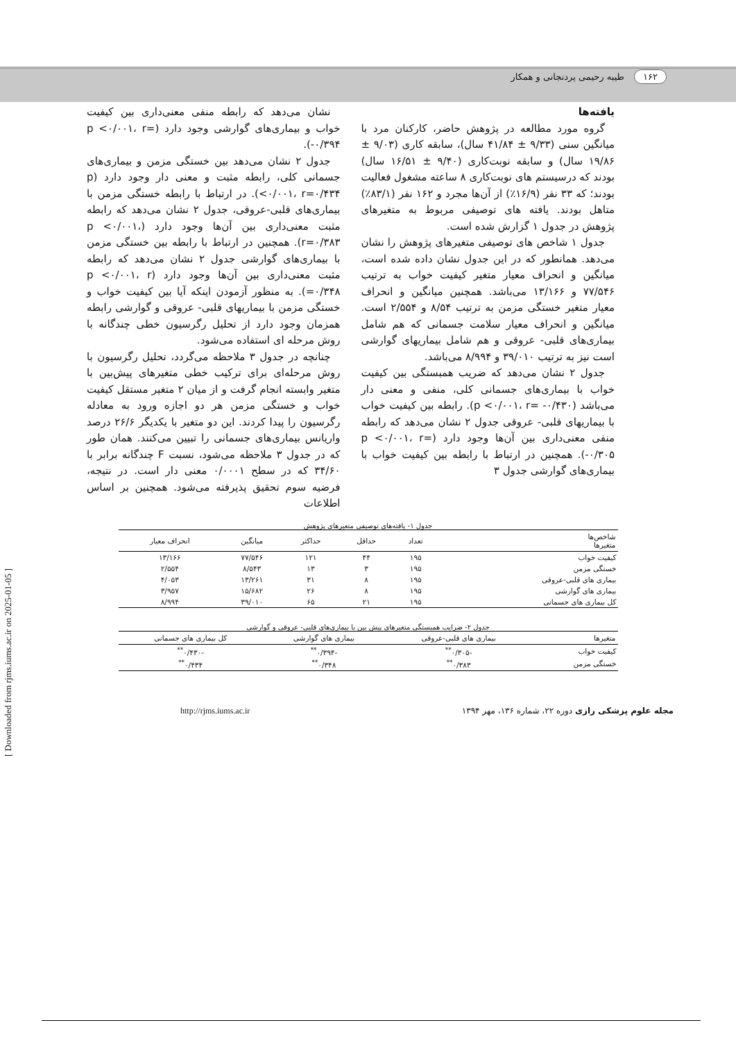۱۶۲ طیبه رحیمی پردنجانی و همکار
یافته‌ها
گروه مورد مطالعه در پژوهش حاضر، کارکنان مرد با میانگین سنی (۹/۳۳ ± ۴۱/۸۴ سال)، سابقه کاری (۹/۰۳ ± ۱۹/۸۶ سال) و سابقه نوبت‌کاری (۹/۴۰ ± ۱۶/۵۱ سال) بودند که درسیستم های نوبت‌کاری ۸ ساعته مشغول فعالیت بودند؛ که ۳۳ نفر (۱۶/۹٪) از آن‌ها مجرد و ۱۶۲ نفر (۸۳/۱٪) متاهل بودند. یافته های توصیفی مربوط به متغیرهای پژوهش در جدول ۱ گزارش شده است.
جدول ۱ شاخص های توصیفی متغیرهای پژوهش را نشان می‌دهد. همانطور که در این جدول نشان داده شده است، میانگین و انحراف معیار متغیر کیفیت خواب به ترتیب ۷۷/۵۴۶ و ۱۳/۱۶۶ می‌باشد. همچنین میانگین و انحراف معیار متغیر خستگی مزمن به ترتیب ۸/۵۴ و ۲/۵۵۴ است. میانگین و انحراف معیار سلامت جسمانی که هم شامل بیماری‌های قلبی- عروقی و هم شامل بیماریهای گوارشی است نیز به ترتیب ۳۹/۰۱۰ و ۸/۹۹۴ می‌باشد.
جدول ۲ نشان می‌دهد که ضریب همبستگی بین کیفیت خواب با بیماری‌های جسمانی کلی، منفی و معنی دار می‌باشد (p <۰/۰۰۱، r= -۰/۴۳۰). رابطه بین کیفیت خواب با بیماریهای قلبی- عروقی جدول ۲ نشان می‌دهد که رابطه منفی معنی‌داری بین آن‌ها وجود دارد (p <۰/۰۰۱، r= -۰/۳۰۵). همچنین در ارتباط با رابطه بین کیفیت خواب با بیماری‌های گوارشی جدول ۳
نشان می‌دهد که رابطه منفی معنی‌داری بین کیفیت خواب و بیماری‌های گوارشی وجود دارد (p <۰/۰۰۱، r= -۰/۳۹۴).
جدول ۲ نشان می‌دهد بین خستگی مزمن و بیماری‌های جسمانی کلی، رابطه مثبت و معنی دار وجود دارد (p <۰/۰۰۱، r=۰/۴۳۴). در ارتباط با رابطه خستگی مزمن با بیماری‌های قلبی-عروقی، جدول ۲ نشان می‌دهد که رابطه مثبت معنی‌داری بین آن‌ها وجود دارد (p <۰/۰۰۱، r=۰/۳۸۳). همچنین در ارتباط با رابطه بین خستگی مزمن با بیماری‌های گوارشی جدول ۲ نشان می‌دهد که رابطه مثبت معنی‌داری بین آن‌ها وجود دارد (p <۰/۰۰۱، r =۰/۳۴۸). به منظور آزمودن اینکه آیا بین کیفیت خواب و خستگی مزمن با بیماریهای قلبی- عروقی و گوارشی رابطه همزمان وجود دارد از تحلیل رگرسیون خطی چندگانه با روش مرحله ای استفاده می‌شود.
چنانچه در جدول ۳ ملاحظه می‌گردد، تحلیل رگرسیون با روش مرحله‌ای برای ترکیب خطی متغیرهای پیش‌بین با متغیر وابسته انجام گرفت و از میان ۲ متغیر مستقل کیفیت خواب و خستگی مزمن هر دو اجازه ورود به معادله رگرسیون را پیدا کردند. این دو متغیر با یکدیگر ۲۶/۶ درصد واریانس بیماری‌های جسمانی را تبیین می‌کنند. همان طور که در جدول ۳ ملاحظه می‌شود، نسبت F چندگانه برابر با ۳۴/۶۰ که در سطح ۰/۰۰۰۱ معنی دار است. در نتیجه، فرضیه سوم تحقیق پذیرفته می‌شود. همچنین بر اساس اطلاعات
جدول ۱- یافته‌های توصیفی متغیرهای پژوهش
| شاخص‌ها متغیرها | تعداد | حداقل | حداکثر | میانگین | انحراف معیار |
| --- | --- | --- | --- | --- | --- |
| کیفیت خواب | ۱۹۵ | ۴۴ | ۱۲۱ | ۷۷/۵۴۶ | ۱۳/۱۶۶ |
| خستگی مزمن | ۱۹۵ | ۳ | ۱۳ | ۸/۵۴۳ | ۲/۵۵۴ |
| بیماری های قلبی-عروقی | ۱۹۵ | ۸ | ۳۱ | ۱۳/۲۶۱ | ۴/۰۵۳ |
| بیماری های گوارشی | ۱۹۵ | ۸ | ۲۶ | ۱۵/۶۸۲ | ۳/۹۵۷ |
| کل بیماری های جسمانی | ۱۹۵ | ۲۱ | ۶۵ | ۳۹/۰۱۰ | ۸/۹۹۴ |
جدول ۲- ضرایب همبستگی متغیرهای پیش بین با بیماری‌های قلبی- عروقی و گوارشی
| متغیرها | بیماری های قلبی-عروقی | بیماری های گوارشی | کل بیماری های جسمانی |
| --- | --- | --- | --- |
| کیفیت خواب | -۰/۳۰۵<sup>**</sup> | -۰/۳۹۴<sup>**</sup> | -۰/۴۳۰<sup>**</sup> |
| خستگی مزمن | ۰/۳۸۳<sup>**</sup> | ۰/۳۴۸<sup>**</sup> | ۰/۴۳۴<sup>**</sup> |
مجله علوم پزشکی رازی دوره ۲۲، شماره ۱۳۶، مهر ۱۳۹۴ http://rjms.iums.ac.ir
[ Downloaded from rjms.iums.ac.ir on 2025-01-05 ]